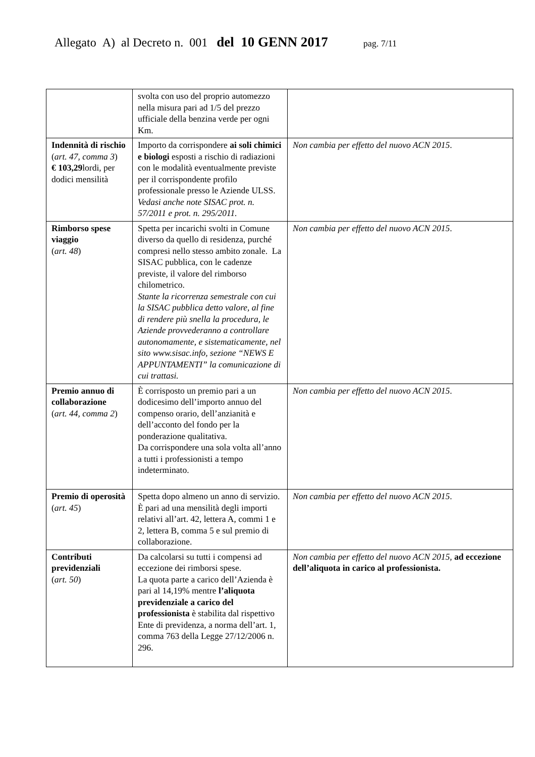Allegato A) al Decreto n. 001 del 10 GENN 2017 pag. 7/11
| | svolta con uso del proprio automezzo nella misura pari ad 1/5 del prezzo ufficiale della benzina verde per ogni Km. | |
| Indennità di rischio ( art. 47, comma 3 ) € 103,29 lordi, per dodici mensilità | Importo da corrispondere ai soli chimici e biologi esposti a rischio di radiazioni con le modalità eventualmente previste per il corrispondente profilo professionale presso le Aziende ULSS. Vedasi anche note SISAC prot. n. 57/2011 e prot. n. 295/2011. | Non cambia per effetto del nuovo ACN 2015 . |
| Rimborso spese viaggio ( art. 48 ) | Spetta per incarichi svolti in Comune diverso da quello di residenza, purché compresi nello stesso ambito zonale. La SISAC pubblica, con le cadenze previste, il valore del rimborso chilometrico. Stante la ricorrenza semestrale con cui la SISAC pubblica detto valore, al fine di rendere più snella la procedura, le Aziende provvederanno a controllare autonomamente, e sistematicamente, nel sito www.sisac.info, sezione “NEWS E APPUNTAMENTI” la comunicazione di cui trattasi. | Non cambia per effetto del nuovo ACN 2015 . |
| Premio annuo di collaborazione ( art. 44, comma 2 ) | È corrisposto un premio pari a un dodicesimo dell’importo annuo del compenso orario, dell’anzianità e dell’acconto del fondo per la ponderazione qualitativa. Da corrispondere una sola volta all’anno a tutti i professionisti a tempo indeterminato. | Non cambia per effetto del nuovo ACN 2015 . |
| Premio di operosità ( art. 45 ) | Spetta dopo almeno un anno di servizio. È pari ad una mensilità degli importi relativi all’art. 42, lettera A, commi 1 e 2, lettera B, comma 5 e sul premio di collaborazione. | Non cambia per effetto del nuovo ACN 2015 . |
| Contributi previdenziali ( art. 50 ) | Da calcolarsi su tutti i compensi ad eccezione dei rimborsi spese. La quota parte a carico dell’Azienda è pari al 14,19% mentre l’aliquota previdenziale a carico del professionista è stabilita dal rispettivo Ente di previdenza, a norma dell’art. 1, comma 763 della Legge 27/12/2006 n. 296. | Non cambia per effetto del nuovo ACN 2015 , ad eccezione dell’aliquota in carico al professionista. |